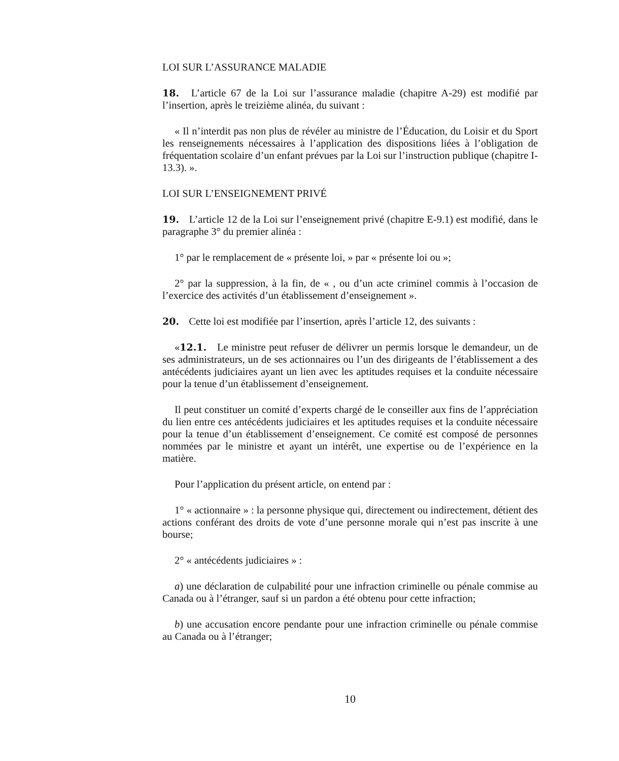LOI SUR L’ASSURANCE MALADIE
18. L’article 67 de la Loi sur l’assurance maladie (chapitre A-29) est modifié par l’insertion, après le treizième alinéa, du suivant :
« Il n’interdit pas non plus de révéler au ministre de l’Éducation, du Loisir et du Sport les renseignements nécessaires à l’application des dispositions liées à l’obligation de fréquentation scolaire d’un enfant prévues par la Loi sur l’instruction publique (chapitre I-13.3). ».
LOI SUR L’ENSEIGNEMENT PRIVÉ
19. L’article 12 de la Loi sur l’enseignement privé (chapitre E-9.1) est modifié, dans le paragraphe 3° du premier alinéa :
1° par le remplacement de « présente loi, » par « présente loi ou »;
2° par la suppression, à la fin, de « , ou d’un acte criminel commis à l’occasion de l’exercice des activités d’un établissement d’enseignement ».
20. Cette loi est modifiée par l’insertion, après l’article 12, des suivants :
«12.1. Le ministre peut refuser de délivrer un permis lorsque le demandeur, un de ses administrateurs, un de ses actionnaires ou l’un des dirigeants de l’établissement a des antécédents judiciaires ayant un lien avec les aptitudes requises et la conduite nécessaire pour la tenue d’un établissement d’enseignement.
Il peut constituer un comité d’experts chargé de le conseiller aux fins de l’appréciation du lien entre ces antécédents judiciaires et les aptitudes requises et la conduite nécessaire pour la tenue d’un établissement d’enseignement. Ce comité est composé de personnes nommées par le ministre et ayant un intérêt, une expertise ou de l’expérience en la matière.
Pour l’application du présent article, on entend par :
1° « actionnaire » : la personne physique qui, directement ou indirectement, détient des actions conférant des droits de vote d’une personne morale qui n’est pas inscrite à une bourse;
2° « antécédents judiciaires » :
a) une déclaration de culpabilité pour une infraction criminelle ou pénale commise au Canada ou à l’étranger, sauf si un pardon a été obtenu pour cette infraction;
b) une accusation encore pendante pour une infraction criminelle ou pénale commise au Canada ou à l’étranger;
10